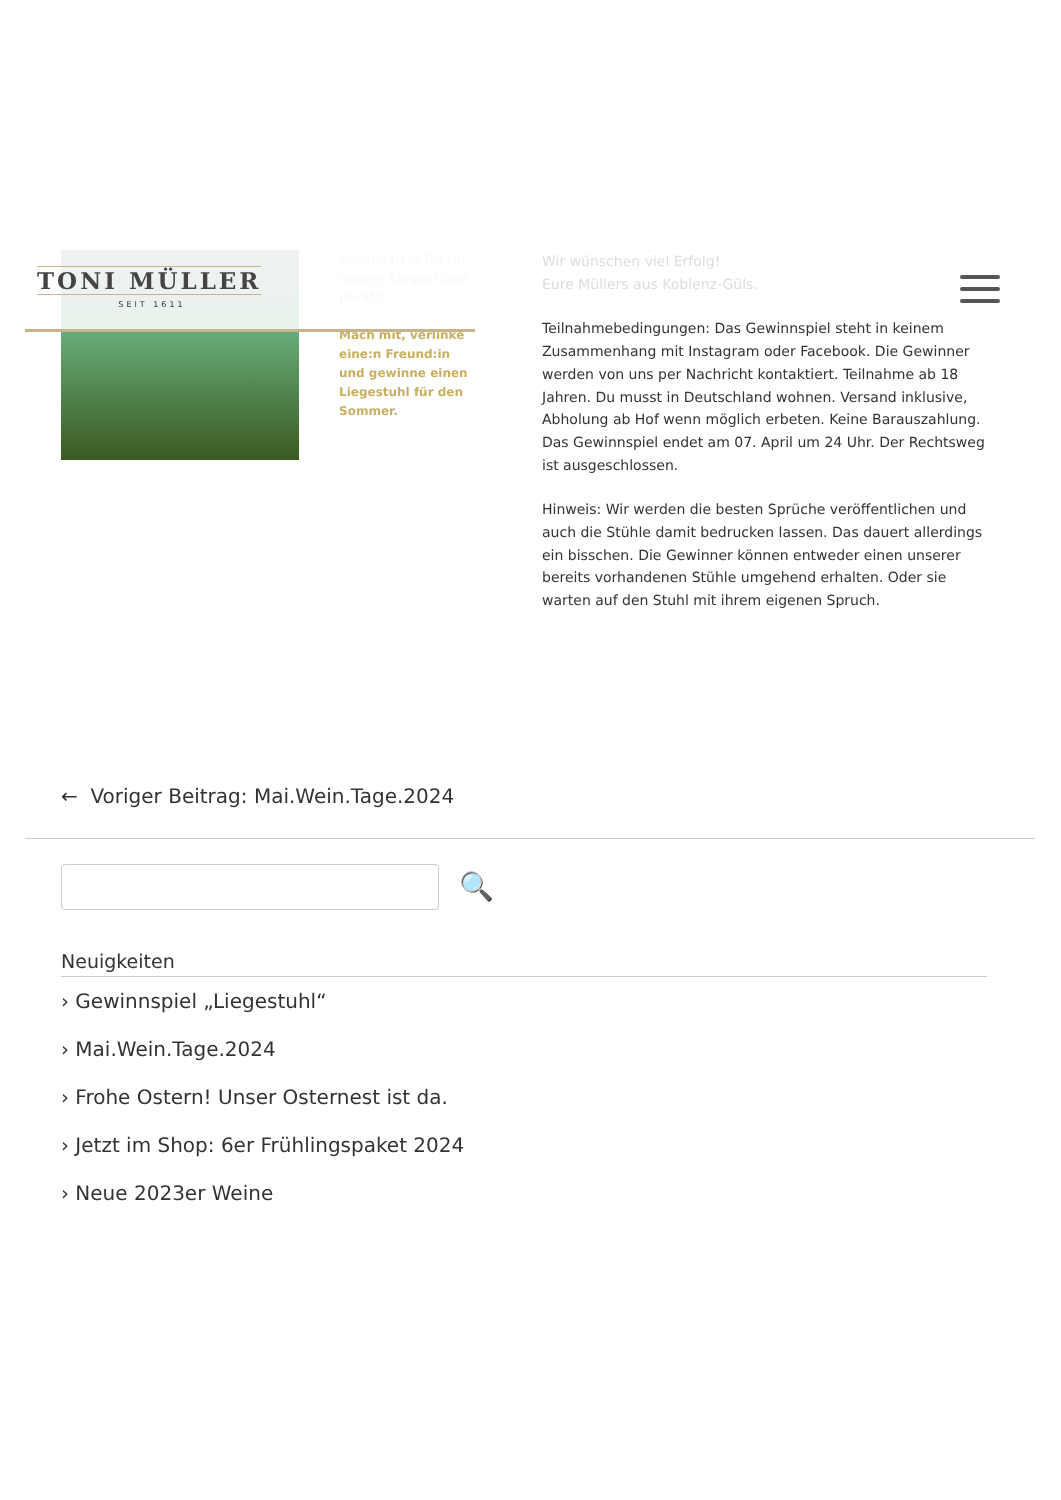TONI MÜLLER
SEIT 1611
Spruch hast Du für unsere Liegestühle parat?
Mach mit, verlinke eine:n Freund:in und gewinne einen Liegestuhl für den Sommer.
Wir wünschen viel Erfolg!
Eure Müllers aus Koblenz-Güls.
Teilnahmebedingungen: Das Gewinnspiel steht in keinem Zusammenhang mit Instagram oder Facebook. Die Gewinner werden von uns per Nachricht kontaktiert. Teilnahme ab 18 Jahren. Du musst in Deutschland wohnen. Versand inklusive, Abholung ab Hof wenn möglich erbeten. Keine Barauszahlung. Das Gewinnspiel endet am 07. April um 24 Uhr. Der Rechtsweg ist ausgeschlossen.
Hinweis: Wir werden die besten Sprüche veröffentlichen und auch die Stühle damit bedrucken lassen. Das dauert allerdings ein bisschen. Die Gewinner können entweder einen unserer bereits vorhandenen Stühle umgehend erhalten. Oder sie warten auf den Stuhl mit ihrem eigenen Spruch.
← Voriger Beitrag: Mai.Wein.Tage.2024
🔍
Neuigkeiten
› Gewinnspiel „Liegestuhl“
› Mai.Wein.Tage.2024
› Frohe Ostern! Unser Osternest ist da.
› Jetzt im Shop: 6er Frühlingspaket 2024
› Neue 2023er Weine